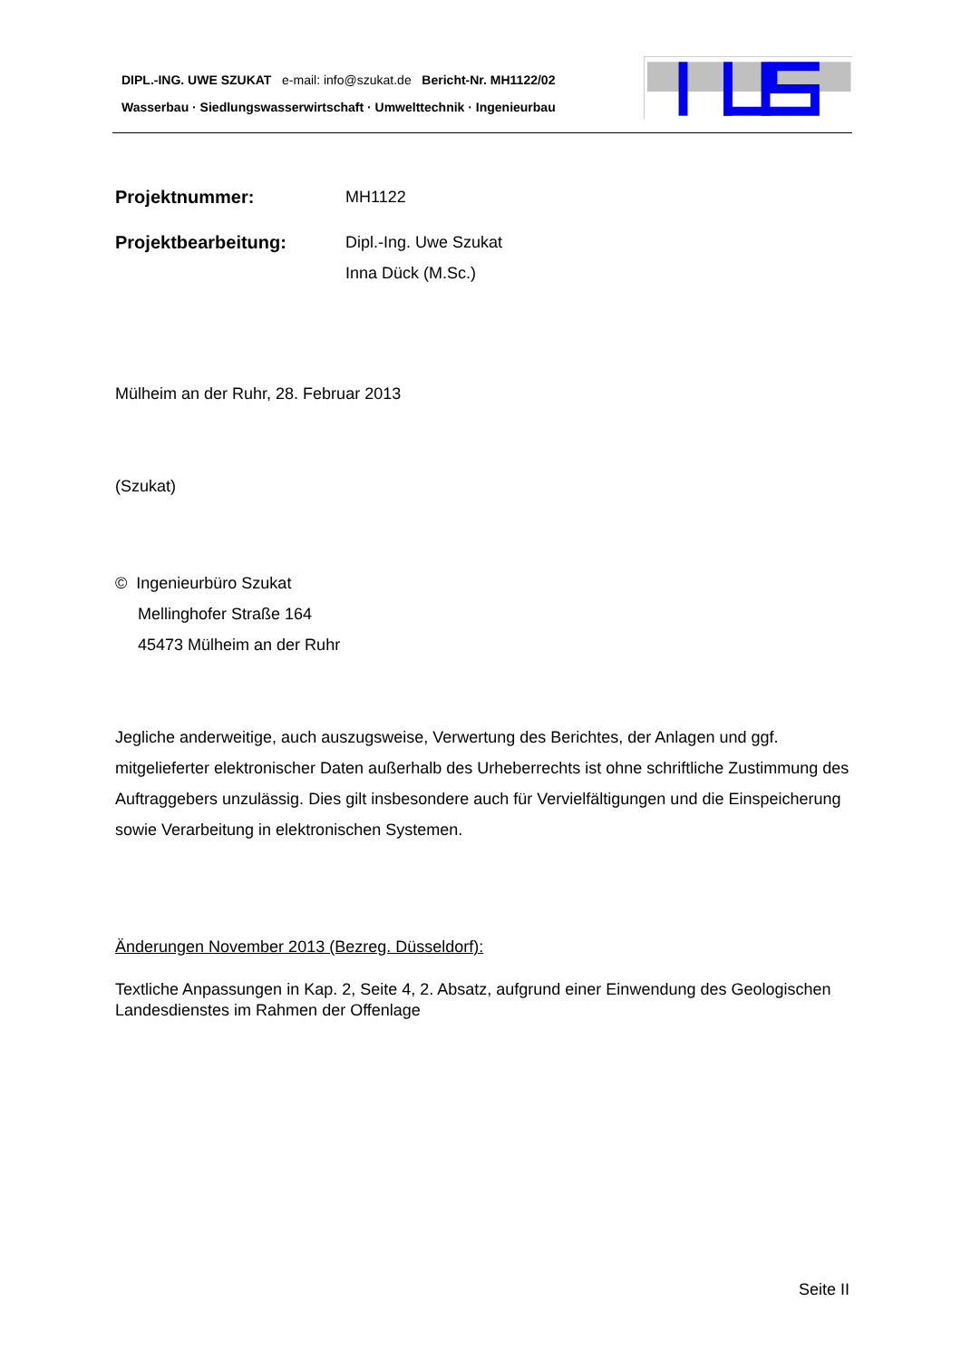DIPL.-ING. UWE SZUKAT e-mail: info@szukat.de Bericht-Nr. MH1122/02
Wasserbau · Siedlungswasserwirtschaft · Umwelttechnik · Ingenieurbau
Projektnummer: MH1122
Projektbearbeitung: Dipl.-Ing. Uwe Szukat
Inna Dück (M.Sc.)
Mülheim an der Ruhr, 28. Februar 2013
(Szukat)
© Ingenieurbüro Szukat
Mellinghofer Straße 164
45473 Mülheim an der Ruhr
Jegliche anderweitige, auch auszugsweise, Verwertung des Berichtes, der Anlagen und ggf. mitgelieferter elektronischer Daten außerhalb des Urheberrechts ist ohne schriftliche Zustimmung des Auftraggebers unzulässig. Dies gilt insbesondere auch für Vervielfältigungen und die Einspeicherung sowie Verarbeitung in elektronischen Systemen.
Änderungen November 2013 (Bezreg. Düsseldorf):
Textliche Anpassungen in Kap. 2, Seite 4, 2. Absatz, aufgrund einer Einwendung des Geologischen Landesdienstes im Rahmen der Offenlage
Seite II